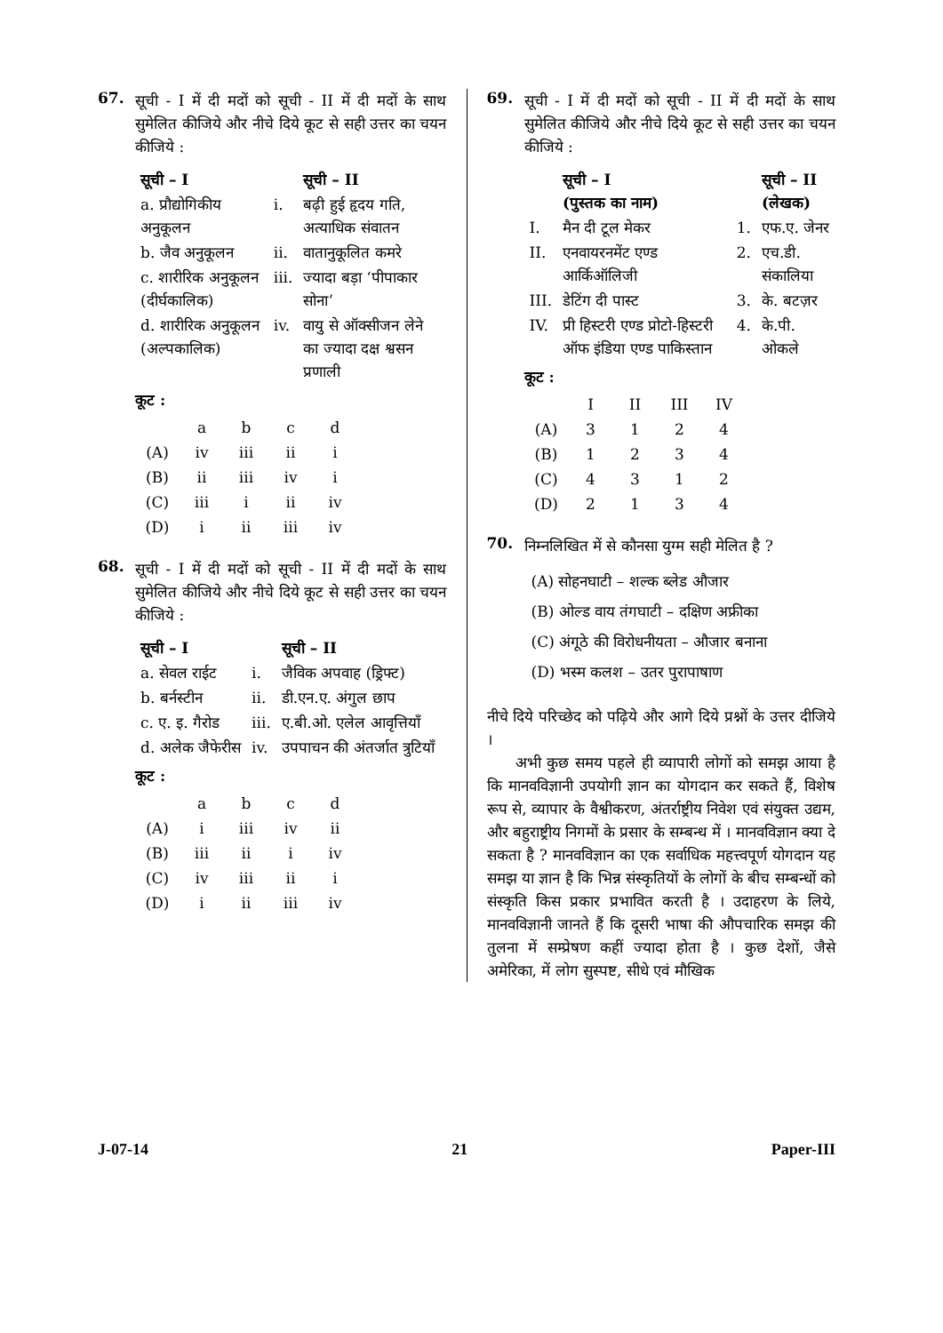67.
सूची - I में दी मदों को सूची - II में दी मदों के साथ सुमेलित कीजिये और नीचे दिये कूट से सही उत्तर का चयन कीजिये :
| सूची – I | | सूची – II |
| --- | --- | --- |
| a. प्रौद्योगिकीय अनुकूलन | i. | बढ़ी हुई हृदय गति, अत्याधिक संवातन |
| b. जैव अनुकूलन | ii. | वातानुकूलित कमरे |
| c. शारीरिक अनुकूलन (दीर्घकालिक) | iii. | ज्यादा बड़ा ‘पीपाकार सोना’ |
| d. शारीरिक अनुकूलन (अल्पकालिक) | iv. | वायु से ऑक्सीजन लेने का ज्यादा दक्ष श्वसन प्रणाली |
कूट :
| | a | b | c | d |
| (A) | iv | iii | ii | i |
| (B) | ii | iii | iv | i |
| (C) | iii | i | ii | iv |
| (D) | i | ii | iii | iv |
68.
सूची - I में दी मदों को सूची - II में दी मदों के साथ सुमेलित कीजिये और नीचे दिये कूट से सही उत्तर का चयन कीजिये :
| सूची – I | | सूची – II |
| --- | --- | --- |
| a. सेवल राईट | i. | जैविक अपवाह (ड्रिफ्ट) |
| b. बर्नस्टीन | ii. | डी.एन.ए. अंगुल छाप |
| c. ए. इ. गैरोड | iii. | ए.बी.ओ. एलेल आवृत्तियाँ |
| d. अलेक जैफेरीस | iv. | उपपाचन की अंतर्जात त्रुटियाँ |
कूट :
| | a | b | c | d |
| (A) | i | iii | iv | ii |
| (B) | iii | ii | i | iv |
| (C) | iv | iii | ii | i |
| (D) | i | ii | iii | iv |
69.
सूची - I में दी मदों को सूची - II में दी मदों के साथ सुमेलित कीजिये और नीचे दिये कूट से सही उत्तर का चयन कीजिये :
| | सूची – I (पुस्तक का नाम) | | सूची – II (लेखक) |
| --- | --- | --- | --- |
| I. | मैन दी टूल मेकर | 1. | एफ.ए. जेनर |
| II. | एनवायरनमेंट एण्ड आर्किऑलिजी | 2. | एच.डी. संकालिया |
| III. | डेटिंग दी पास्ट | 3. | के. बटज़र |
| IV. | प्री हिस्टरी एण्ड प्रोटो-हिस्टरी ऑफ इंडिया एण्ड पाकिस्तान | 4. | के.पी. ओकले |
कूट :
| | I | II | III | IV |
| (A) | 3 | 1 | 2 | 4 |
| (B) | 1 | 2 | 3 | 4 |
| (C) | 4 | 3 | 1 | 2 |
| (D) | 2 | 1 | 3 | 4 |
70.
निम्नलिखित में से कौनसा युग्म सही मेलित है ?
(A) सोहनघाटी – शल्क ब्लेड औजार
(B) ओल्ड वाय तंगघाटी – दक्षिण अफ्रीका
(C) अंगूठे की विरोधनीयता – औजार बनाना
(D) भस्म कलश – उतर पुरापाषाण
नीचे दिये परिच्छेद को पढ़िये और आगे दिये प्रश्नों के उत्तर दीजिये ।
अभी कुछ समय पहले ही व्यापारी लोगों को समझ आया है कि मानवविज्ञानी उपयोगी ज्ञान का योगदान कर सकते हैं, विशेष रूप से, व्यापार के वैश्वीकरण, अंतर्राष्ट्रीय निवेश एवं संयुक्त उद्यम, और बहुराष्ट्रीय निगमों के प्रसार के सम्बन्ध में । मानवविज्ञान क्या दे सकता है ? मानवविज्ञान का एक सर्वाधिक महत्त्वपूर्ण योगदान यह समझ या ज्ञान है कि भिन्न संस्कृतियों के लोगों के बीच सम्बन्धों को संस्कृति किस प्रकार प्रभावित करती है । उदाहरण के लिये, मानवविज्ञानी जानते हैं कि दूसरी भाषा की औपचारिक समझ की तुलना में सम्प्रेषण कहीं ज्यादा होता है । कुछ देशों, जैसे अमेरिका, में लोग सुस्पष्ट, सीधे एवं मौखिक
J-07-14 21 Paper-III